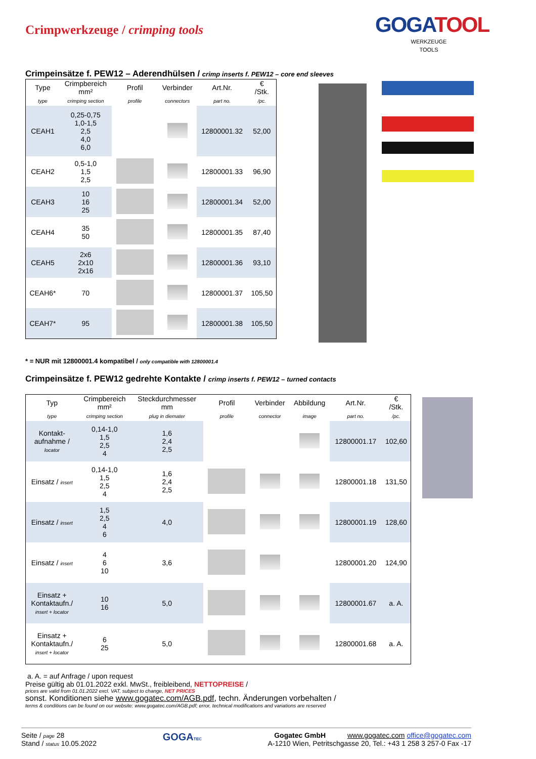Crimpwerkzeuge / crimping tools
GOGATOOL
WERKZEUGE
TOOLS
Crimpeinsätze f. PEW12 – Aderendhülsen / crimp inserts f. PEW12 – core end sleeves
| Type | Crimpbereich mm² | Profil | Verbinder | Art.Nr. | € /Stk. |
| --- | --- | --- | --- | --- | --- |
| type | crimping section | profile | connectors | part no. | /pc. |
| CEAH1 | 0,25-0,75 1,0-1,5 2,5 4,0 6,0 | | | 12800001.32 | 52,00 |
| CEAH2 | 0,5-1,0 1,5 2,5 | | | 12800001.33 | 96,90 |
| CEAH3 | 10 16 25 | | | 12800001.34 | 52,00 |
| CEAH4 | 35 50 | | | 12800001.35 | 87,40 |
| CEAH5 | 2x6 2x10 2x16 | | | 12800001.36 | 93,10 |
| CEAH6* | 70 | | | 12800001.37 | 105,50 |
| CEAH7* | 95 | | | 12800001.38 | 105,50 |
* = NUR mit 12800001.4 kompatibel / only compatible with 12800001.4
Crimpeinsätze f. PEW12 gedrehte Kontakte / crimp inserts f. PEW12 – turned contacts
| Typ | Crimpbereich mm² | Steckdurchmesser mm | Profil | Verbinder | Abbildung | Art.Nr. | € /Stk. |
| --- | --- | --- | --- | --- | --- | --- | --- |
| type | crimping section | plug in diemater | profile | connector | image | part no. | /pc. |
| Kontakt- aufnahme / locator | 0,14-1,0 1,5 2,5 4 | 1,6 2,4 2,5 | | | | 12800001.17 | 102,60 |
| Einsatz / insert | 0,14-1,0 1,5 2,5 4 | 1,6 2,4 2,5 | | | | 12800001.18 | 131,50 |
| Einsatz / insert | 1,5 2,5 4 6 | 4,0 | | | | 12800001.19 | 128,60 |
| Einsatz / insert | 4 6 10 | 3,6 | | | | 12800001.20 | 124,90 |
| Einsatz + Kontaktaufn./ insert + locator | 10 16 | 5,0 | | | | 12800001.67 | a. A. |
| Einsatz + Kontaktaufn./ insert + locator | 6 25 | 5,0 | | | | 12800001.68 | a. A. |
a. A. = auf Anfrage / upon request
Preise gültig ab 01.01.2022 exkl. MwSt., freibleibend, NETTOPREISE /
prices are valid from 01.01.2022 excl. VAT, subject to change, NET PRICES
sonst. Konditionen siehe www.gogatec.com/AGB.pdf, techn. Änderungen vorbehalten /
terms & conditions can be found on our website: www.gogatec.com/AGB.pdf; error, technical modifications and variations are reserved
Seite / page 28
Stand / status 10.05.2022
GOGATEC
Gogatec GmbH www.gogatec.com office@gogatec.com
A-1210 Wien, Petritschgasse 20, Tel.: +43 1 258 3 257-0 Fax -17